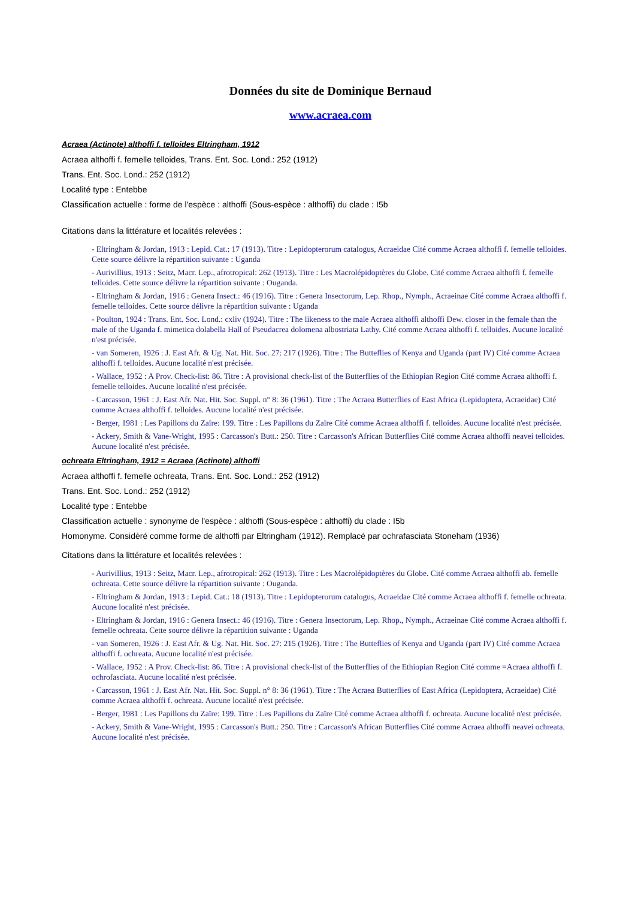Données du site de Dominique Bernaud
www.acraea.com
Acraea (Actinote) althoffi f. telloides Eltringham, 1912
Acraea althoffi f. femelle telloides, Trans. Ent. Soc. Lond.: 252 (1912)
Trans. Ent. Soc. Lond.: 252 (1912)
Localité type : Entebbe
Classification actuelle : forme de l'espèce : althoffi (Sous-espèce : althoffi) du clade : I5b
Citations dans la littérature et localités relevées :
- Eltringham & Jordan, 1913 : Lepid. Cat.: 17 (1913). Titre : Lepidopterorum catalogus, Acraeidae Cité comme Acraea althoffi f. femelle telloides. Cette source délivre la répartition suivante : Uganda
- Aurivillius, 1913 : Seitz, Macr. Lep., afrotropical: 262 (1913). Titre : Les Macrolépidoptères du Globe. Cité comme Acraea althoffi f. femelle telloides. Cette source délivre la répartition suivante : Ouganda.
- Eltringham & Jordan, 1916 : Genera Insect.: 46 (1916). Titre : Genera Insectorum, Lep. Rhop., Nymph., Acraeinae Cité comme Acraea althoffi f. femelle telloides. Cette source délivre la répartition suivante : Uganda
- Poulton, 1924 : Trans. Ent. Soc. Lond.: cxliv (1924). Titre : The likeness to the male Acraea althoffi althoffi Dew. closer in the female than the male of the Uganda f. mimetica dolabella Hall of Pseudacrea dolomena albostriata Lathy. Cité comme Acraea althoffi f. telloides. Aucune localité n'est précisée.
- van Someren, 1926 : J. East Afr. & Ug. Nat. Hit. Soc. 27: 217 (1926). Titre : The Butteflies of Kenya and Uganda (part IV) Cité comme Acraea althoffi f. telloides. Aucune localité n'est précisée.
- Wallace, 1952 : A Prov. Check-list: 86. Titre : A provisional check-list of the Butterflies of the Ethiopian Region Cité comme Acraea althoffi f. femelle telloides. Aucune localité n'est précisée.
- Carcasson, 1961 : J. East Afr. Nat. Hit. Soc. Suppl. n° 8: 36 (1961). Titre : The Acraea Butterflies of East Africa (Lepidoptera, Acraeidae) Cité comme Acraea althoffi f. telloides. Aucune localité n'est précisée.
- Berger, 1981 : Les Papillons du Zaïre: 199. Titre : Les Papillons du Zaïre Cité comme Acraea althoffi f. telloides. Aucune localité n'est précisée.
- Ackery, Smith & Vane-Wright, 1995 : Carcasson's Butt.: 250. Titre : Carcasson's African Butterflies Cité comme Acraea althoffi neavei telloides. Aucune localité n'est précisée.
ochreata Eltringham, 1912 = Acraea (Actinote) althoffi
Acraea althoffi f. femelle ochreata, Trans. Ent. Soc. Lond.: 252 (1912)
Trans. Ent. Soc. Lond.: 252 (1912)
Localité type : Entebbe
Classification actuelle : synonyme de l'espèce : althoffi (Sous-espèce : althoffi) du clade : I5b
Homonyme. Considèré comme forme de althoffi par Eltringham (1912). Remplacé par ochrafasciata Stoneham (1936)
Citations dans la littérature et localités relevées :
- Aurivillius, 1913 : Seitz, Macr. Lep., afrotropical: 262 (1913). Titre : Les Macrolépidoptères du Globe. Cité comme Acraea althoffi ab. femelle ochreata. Cette source délivre la répartition suivante : Ouganda.
- Eltringham & Jordan, 1913 : Lepid. Cat.: 18 (1913). Titre : Lepidopterorum catalogus, Acraeidae Cité comme Acraea althoffi f. femelle ochreata. Aucune localité n'est précisée.
- Eltringham & Jordan, 1916 : Genera Insect.: 46 (1916). Titre : Genera Insectorum, Lep. Rhop., Nymph., Acraeinae Cité comme Acraea althoffi f. femelle ochreata. Cette source délivre la répartition suivante : Uganda
- van Someren, 1926 : J. East Afr. & Ug. Nat. Hit. Soc. 27: 215 (1926). Titre : The Butteflies of Kenya and Uganda (part IV) Cité comme Acraea althoffi f. ochreata. Aucune localité n'est précisée.
- Wallace, 1952 : A Prov. Check-list: 86. Titre : A provisional check-list of the Butterflies of the Ethiopian Region Cité comme =Acraea althoffi f. ochrofasciata. Aucune localité n'est précisée.
- Carcasson, 1961 : J. East Afr. Nat. Hit. Soc. Suppl. n° 8: 36 (1961). Titre : The Acraea Butterflies of East Africa (Lepidoptera, Acraeidae) Cité comme Acraea althoffi f. ochreata. Aucune localité n'est précisée.
- Berger, 1981 : Les Papillons du Zaïre: 199. Titre : Les Papillons du Zaïre Cité comme Acraea althoffi f. ochreata. Aucune localité n'est précisée.
- Ackery, Smith & Vane-Wright, 1995 : Carcasson's Butt.: 250. Titre : Carcasson's African Butterflies Cité comme Acraea althoffi neavei ochreata. Aucune localité n'est précisée.